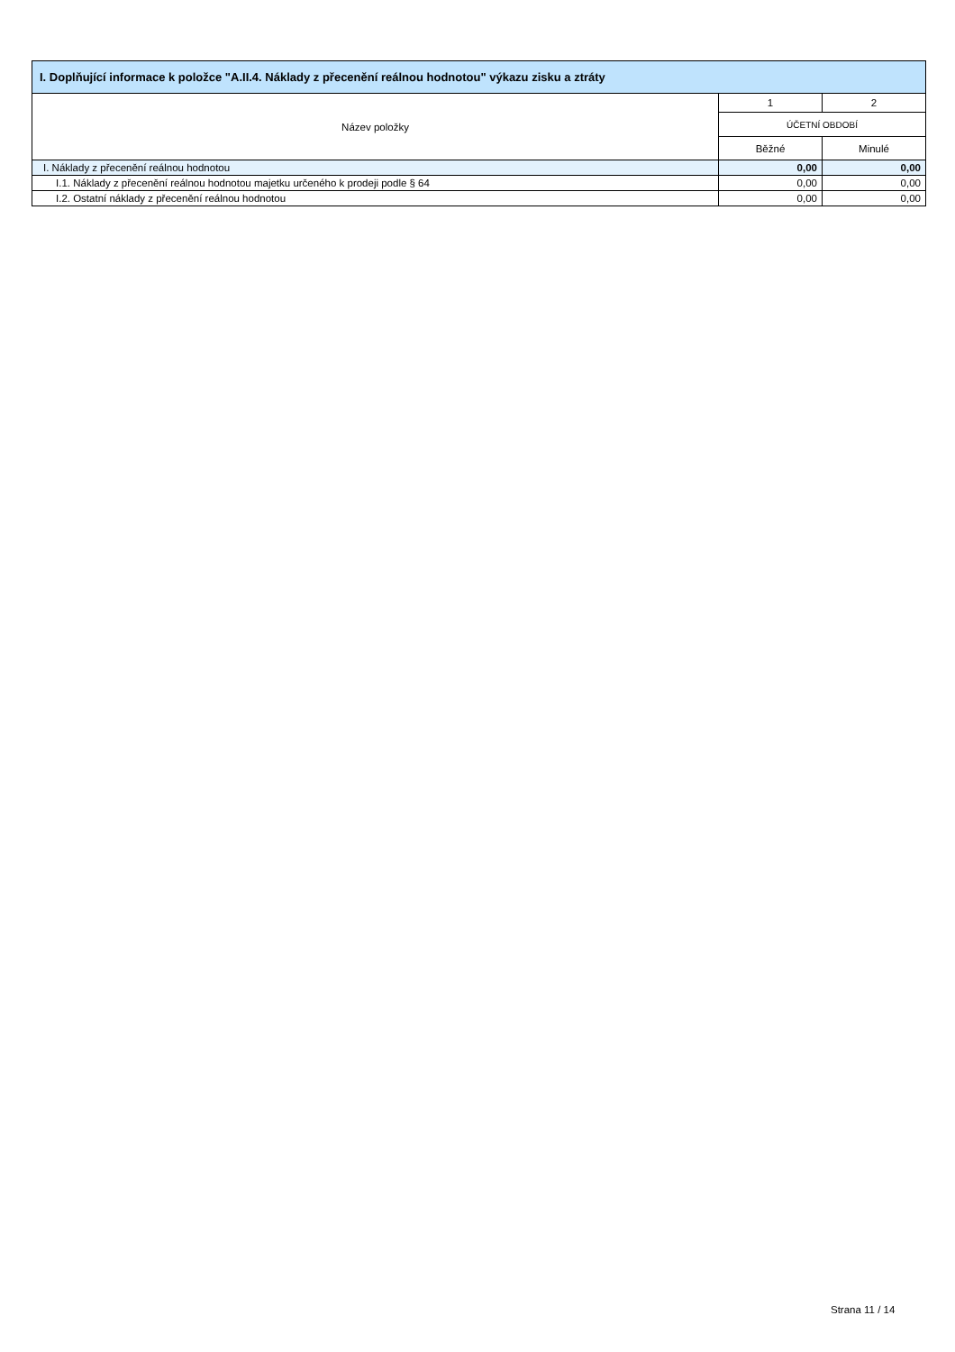| I. Doplňující informace k položce "A.II.4. Náklady z přecenění reálnou hodnotou" výkazu zisku a ztráty | | |
| --- | --- | --- |
| Název položky | 1 | 2 |
| | ÚČETNÍ OBDOBÍ | |
| | Běžné | Minulé |
| I. Náklady z přecenění reálnou hodnotou | 0,00 | 0,00 |
| I.1. Náklady z přecenění reálnou hodnotou majetku určeného k prodeji podle § 64 | 0,00 | 0,00 |
| I.2. Ostatní náklady z přecenění reálnou hodnotou | 0,00 | 0,00 |
Strana 11 / 14